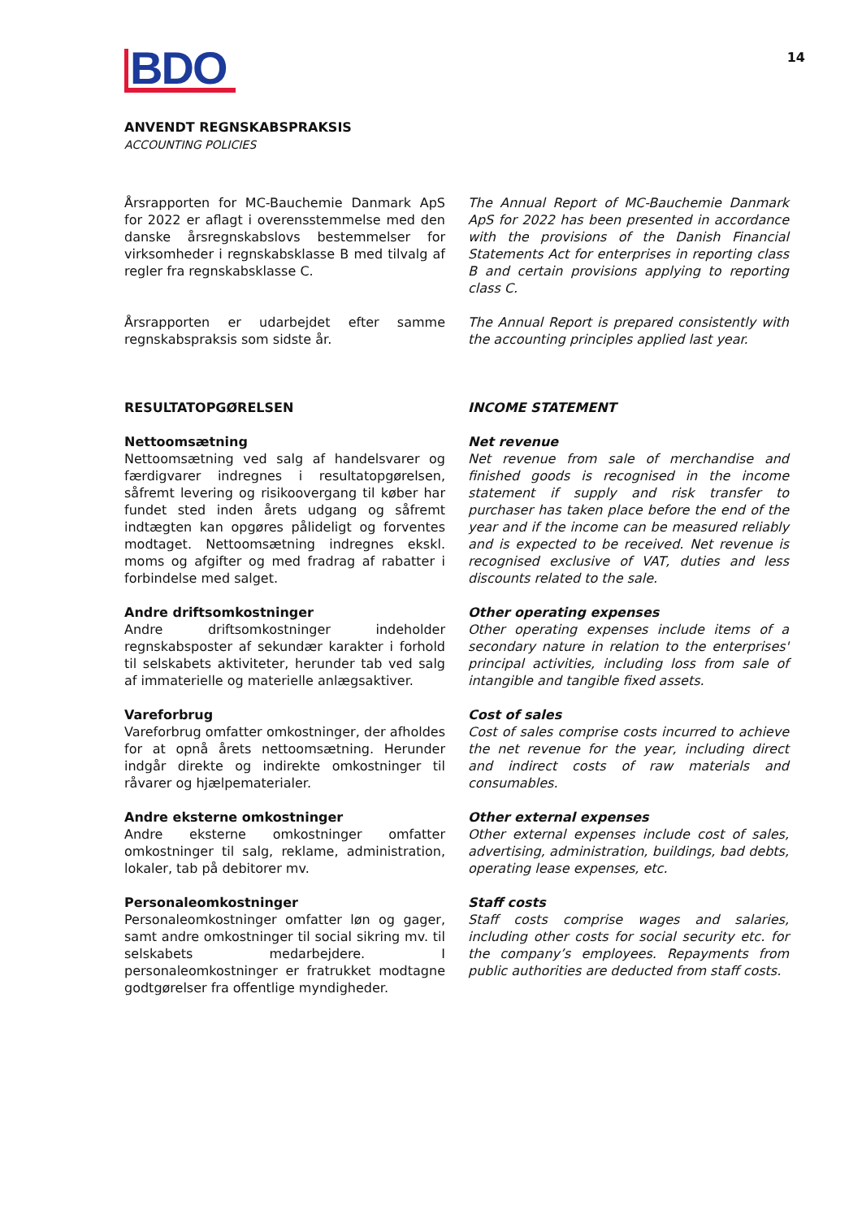BDO
14
ANVENDT REGNSKABSPRAKSIS
ACCOUNTING POLICIES
Årsrapporten for MC-Bauchemie Danmark ApS for 2022 er aflagt i overensstemmelse med den danske årsregnskabslovs bestemmelser for virksomheder i regnskabsklasse B med tilvalg af regler fra regnskabsklasse C.
The Annual Report of MC-Bauchemie Danmark ApS for 2022 has been presented in accordance with the provisions of the Danish Financial Statements Act for enterprises in reporting class B and certain provisions applying to reporting class C.
Årsrapporten er udarbejdet efter samme regnskabspraksis som sidste år.
The Annual Report is prepared consistently with the accounting principles applied last year.
RESULTATOPGØRELSEN INCOME STATEMENT
Nettoomsætning
Nettoomsætning ved salg af handelsvarer og færdigvarer indregnes i resultatopgørelsen, såfremt levering og risikoovergang til køber har fundet sted inden årets udgang og såfremt indtægten kan opgøres pålideligt og forventes modtaget. Nettoomsætning indregnes ekskl. moms og afgifter og med fradrag af rabatter i forbindelse med salget.
Net revenue
Net revenue from sale of merchandise and finished goods is recognised in the income statement if supply and risk transfer to purchaser has taken place before the end of the year and if the income can be measured reliably and is expected to be received. Net revenue is recognised exclusive of VAT, duties and less discounts related to the sale.
Andre driftsomkostninger
Andre driftsomkostninger indeholder regnskabsposter af sekundær karakter i forhold til selskabets aktiviteter, herunder tab ved salg af immaterielle og materielle anlægsaktiver.
Other operating expenses
Other operating expenses include items of a secondary nature in relation to the enterprises' principal activities, including loss from sale of intangible and tangible fixed assets.
Vareforbrug
Vareforbrug omfatter omkostninger, der afholdes for at opnå årets nettoomsætning. Herunder indgår direkte og indirekte omkostninger til råvarer og hjælpematerialer.
Cost of sales
Cost of sales comprise costs incurred to achieve the net revenue for the year, including direct and indirect costs of raw materials and consumables.
Andre eksterne omkostninger
Andre eksterne omkostninger omfatter omkostninger til salg, reklame, administration, lokaler, tab på debitorer mv.
Other external expenses
Other external expenses include cost of sales, advertising, administration, buildings, bad debts, operating lease expenses, etc.
Personaleomkostninger
Personaleomkostninger omfatter løn og gager, samt andre omkostninger til social sikring mv. til selskabets medarbejdere. I personaleomkostninger er fratrukket modtagne godtgørelser fra offentlige myndigheder.
Staff costs
Staff costs comprise wages and salaries, including other costs for social security etc. for the company’s employees. Repayments from public authorities are deducted from staff costs.